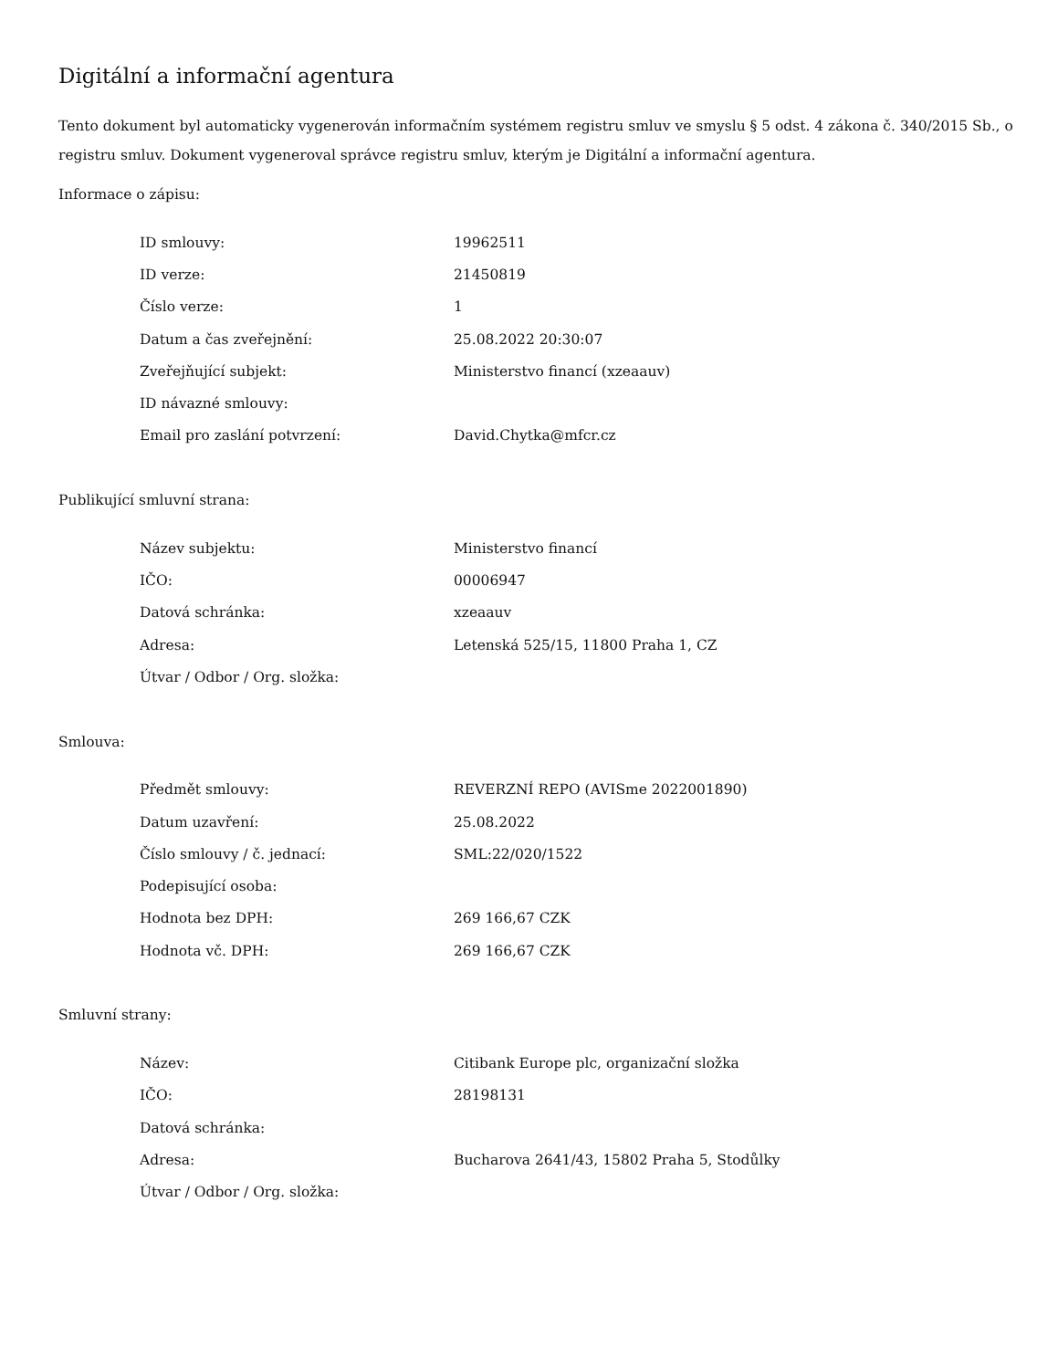Digitální a informační agentura
Tento dokument byl automaticky vygenerován informačním systémem registru smluv ve smyslu § 5 odst. 4 zákona č. 340/2015 Sb., o registru smluv. Dokument vygeneroval správce registru smluv, kterým je Digitální a informační agentura.
Informace o zápisu:
| ID smlouvy: | 19962511 |
| ID verze: | 21450819 |
| Číslo verze: | 1 |
| Datum a čas zveřejnění: | 25.08.2022 20:30:07 |
| Zveřejňující subjekt: | Ministerstvo financí (xzeaauv) |
| ID návazné smlouvy: | |
| Email pro zaslání potvrzení: | David.Chytka@mfcr.cz |
Publikující smluvní strana:
| Název subjektu: | Ministerstvo financí |
| IČO: | 00006947 |
| Datová schránka: | xzeaauv |
| Adresa: | Letenská 525/15, 11800 Praha 1, CZ |
| Útvar / Odbor / Org. složka: | |
Smlouva:
| Předmět smlouvy: | REVERZNÍ REPO (AVISme 2022001890) |
| Datum uzavření: | 25.08.2022 |
| Číslo smlouvy / č. jednací: | SML:22/020/1522 |
| Podepisující osoba: | |
| Hodnota bez DPH: | 269 166,67 CZK |
| Hodnota vč. DPH: | 269 166,67 CZK |
Smluvní strany:
| Název: | Citibank Europe plc, organizační složka |
| IČO: | 28198131 |
| Datová schránka: | |
| Adresa: | Bucharova 2641/43, 15802 Praha 5, Stodůlky |
| Útvar / Odbor / Org. složka: | |